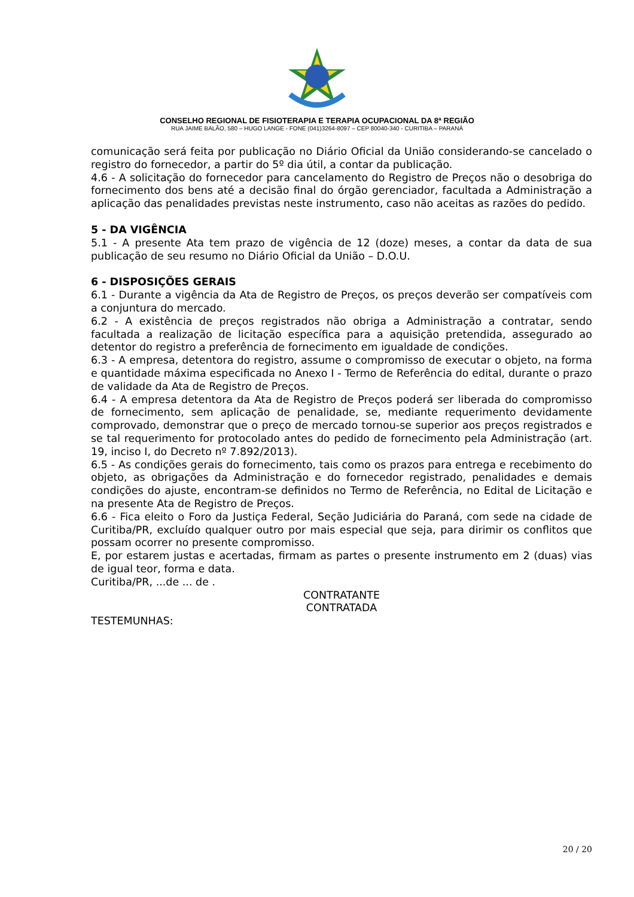CONSELHO REGIONAL DE FISIOTERAPIA E TERAPIA OCUPACIONAL DA 8ª REGIÃO
RUA JAIME BALÃO, 580 – HUGO LANGE - FONE (041)3264-8097 – CEP 80040-340 - CURITIBA – PARANÁ
comunicação será feita por publicação no Diário Oficial da União considerando-se cancelado o registro do fornecedor, a partir do 5º dia útil, a contar da publicação.
4.6 - A solicitação do fornecedor para cancelamento do Registro de Preços não o desobriga do fornecimento dos bens até a decisão final do órgão gerenciador, facultada a Administração a aplicação das penalidades previstas neste instrumento, caso não aceitas as razões do pedido.
5 - DA VIGÊNCIA
5.1 - A presente Ata tem prazo de vigência de 12 (doze) meses, a contar da data de sua publicação de seu resumo no Diário Oficial da União – D.O.U.
6 - DISPOSIÇÕES GERAIS
6.1 - Durante a vigência da Ata de Registro de Preços, os preços deverão ser compatíveis com a conjuntura do mercado.
6.2 - A existência de preços registrados não obriga a Administração a contratar, sendo facultada a realização de licitação específica para a aquisição pretendida, assegurado ao detentor do registro a preferência de fornecimento em igualdade de condições.
6.3 - A empresa, detentora do registro, assume o compromisso de executar o objeto, na forma e quantidade máxima especificada no Anexo I - Termo de Referência do edital, durante o prazo de validade da Ata de Registro de Preços.
6.4 - A empresa detentora da Ata de Registro de Preços poderá ser liberada do compromisso de fornecimento, sem aplicação de penalidade, se, mediante requerimento devidamente comprovado, demonstrar que o preço de mercado tornou-se superior aos preços registrados e se tal requerimento for protocolado antes do pedido de fornecimento pela Administração (art. 19, inciso I, do Decreto nº 7.892/2013).
6.5 - As condições gerais do fornecimento, tais como os prazos para entrega e recebimento do objeto, as obrigações da Administração e do fornecedor registrado, penalidades e demais condições do ajuste, encontram-se definidos no Termo de Referência, no Edital de Licitação e na presente Ata de Registro de Preços.
6.6 - Fica eleito o Foro da Justiça Federal, Seção Judiciária do Paraná, com sede na cidade de Curitiba/PR, excluído qualquer outro por mais especial que seja, para dirimir os conflitos que possam ocorrer no presente compromisso.
E, por estarem justas e acertadas, firmam as partes o presente instrumento em 2 (duas) vias de igual teor, forma e data.
Curitiba/PR, ...de ... de .
CONTRATANTE
CONTRATADA
TESTEMUNHAS:
20 / 20